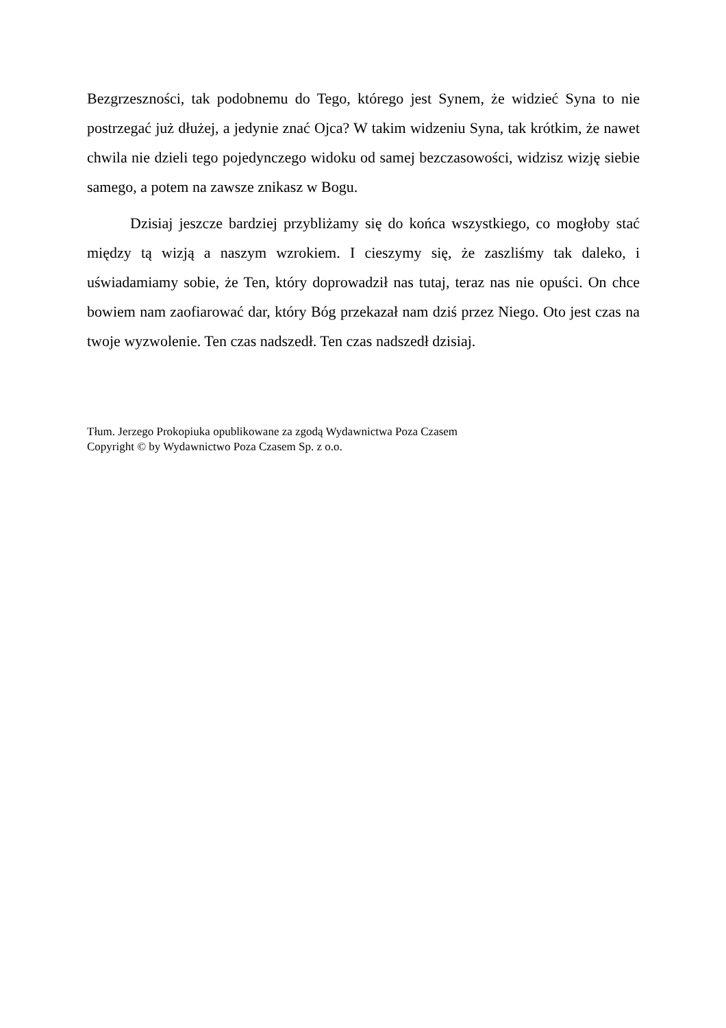Bezgrzeszności, tak podobnemu do Tego, którego jest Synem, że widzieć Syna to nie postrzegać już dłużej, a jedynie znać Ojca? W takim widzeniu Syna, tak krótkim, że nawet chwila nie dzieli tego pojedynczego widoku od samej bezczasowości, widzisz wizję siebie samego, a potem na zawsze znikasz w Bogu.
Dzisiaj jeszcze bardziej przybliżamy się do końca wszystkiego, co mogłoby stać między tą wizją a naszym wzrokiem. I cieszymy się, że zaszliśmy tak daleko, i uświadamiamy sobie, że Ten, który doprowadził nas tutaj, teraz nas nie opuści. On chce bowiem nam zaofiarować dar, który Bóg przekazał nam dziś przez Niego. Oto jest czas na twoje wyzwolenie. Ten czas nadszedł. Ten czas nadszedł dzisiaj.
Tłum. Jerzego Prokopiuka opublikowane za zgodą Wydawnictwa Poza Czasem
Copyright © by Wydawnictwo Poza Czasem Sp. z o.o.